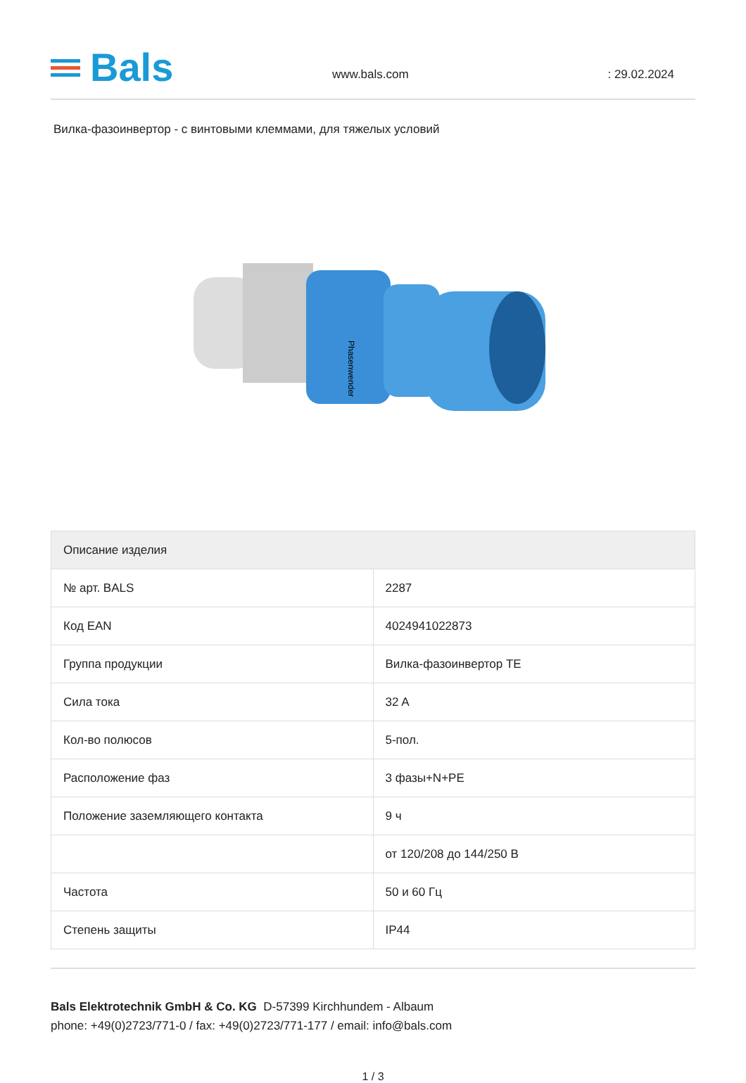Bals
www.bals.com
: 29.02.2024
Вилка-фазоинвертор - с винтовыми клеммами, для тяжелых условий
Phasenwender
| Описание изделия | |
| --- | --- |
| № арт. BALS | 2287 |
| Код EAN | 4024941022873 |
| Группа продукции | Вилка-фазоинвертор TE |
| Сила тока | 32 A |
| Кол-во полюсов | 5-пол. |
| Расположение фаз | 3 фазы+N+PE |
| Положение заземляющего контакта | 9 ч |
| | от 120/208 до 144/250 В |
| Частота | 50 и 60 Гц |
| Степень защиты | IP44 |
Bals Elektrotechnik GmbH & Co. KG D-57399 Kirchhundem - Albaum
phone: +49(0)2723/771-0 / fax: +49(0)2723/771-177 / email: info@bals.com
1 / 3